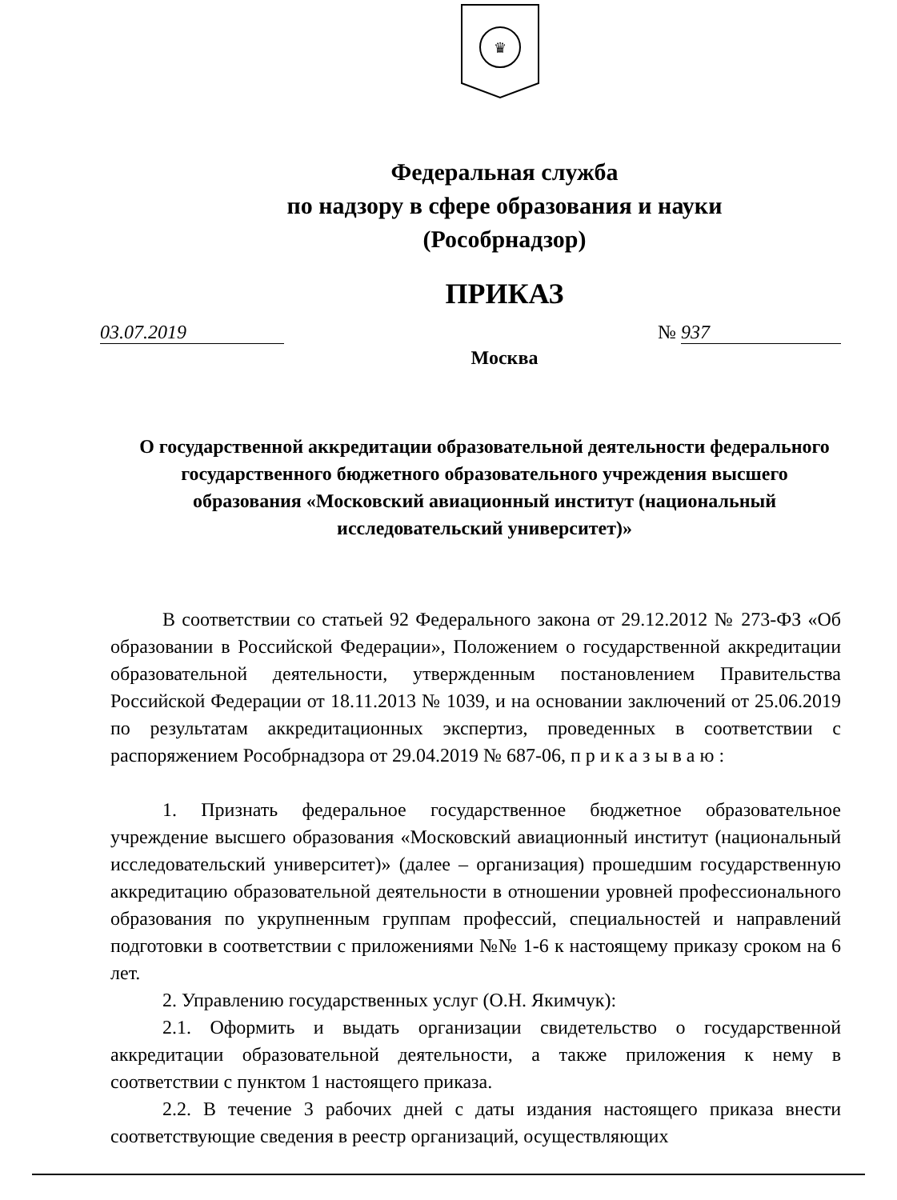♛
Федеральная служба
по надзору в сфере образования и науки
(Рособрнадзор)
ПРИКАЗ
03.07.2019 № 937
Москва
О государственной аккредитации образовательной деятельности федерального государственного бюджетного образовательного учреждения высшего образования «Московский авиационный институт (национальный исследовательский университет)»
В соответствии со статьей 92 Федерального закона от 29.12.2012 № 273-ФЗ «Об образовании в Российской Федерации», Положением о государственной аккредитации образовательной деятельности, утвержденным постановлением Правительства Российской Федерации от 18.11.2013 № 1039, и на основании заключений от 25.06.2019 по результатам аккредитационных экспертиз, проведенных в соответствии с распоряжением Рособрнадзора от 29.04.2019 № 687-06, п р и к а з ы в а ю :
1. Признать федеральное государственное бюджетное образовательное учреждение высшего образования «Московский авиационный институт (национальный исследовательский университет)» (далее – организация) прошедшим государственную аккредитацию образовательной деятельности в отношении уровней профессионального образования по укрупненным группам профессий, специальностей и направлений подготовки в соответствии с приложениями №№ 1-6 к настоящему приказу сроком на 6 лет.
2. Управлению государственных услуг (О.Н. Якимчук):
2.1. Оформить и выдать организации свидетельство о государственной аккредитации образовательной деятельности, а также приложения к нему в соответствии с пунктом 1 настоящего приказа.
2.2. В течение 3 рабочих дней с даты издания настоящего приказа внести соответствующие сведения в реестр организаций, осуществляющих